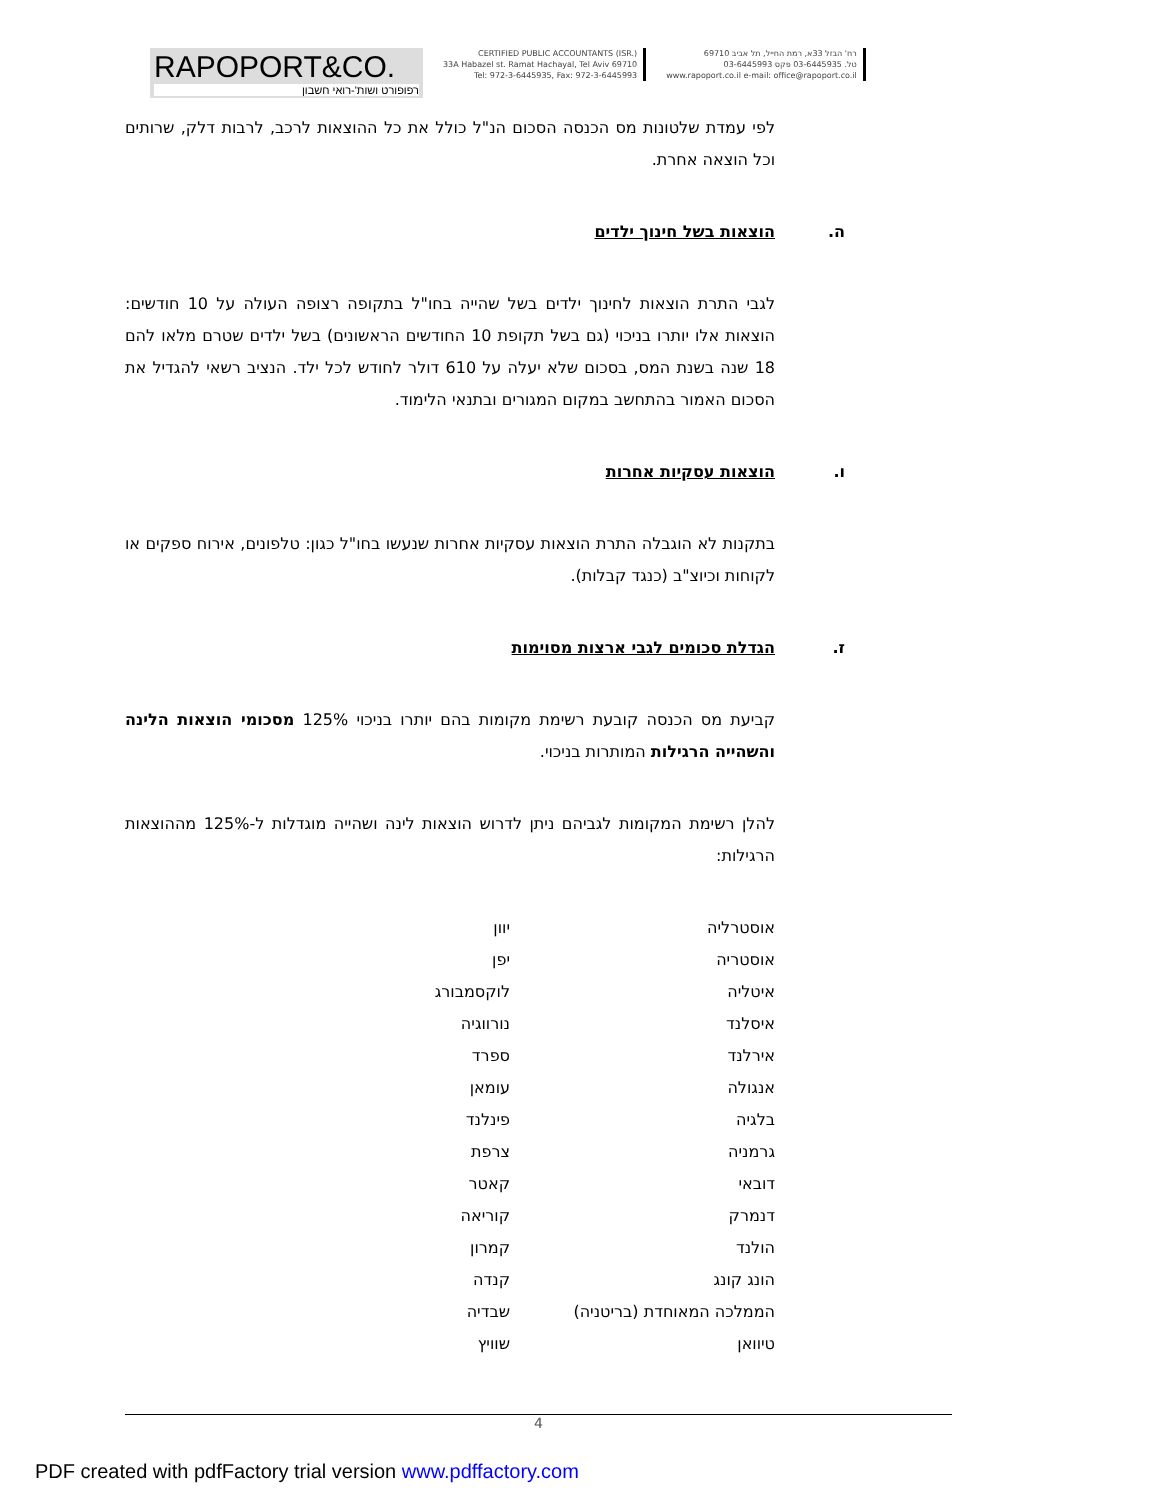RAPOPORT&CO.
רפופורט ושות'-רואי חשבון
CERTIFIED PUBLIC ACCOUNTANTS (ISR.)
33A Habazel st. Ramat Hachayal, Tel Aviv 69710
Tel: 972-3-6445935, Fax: 972-3-6445993
רח' הבזל 33א, רמת החייל, תל אביב 69710
טל. 03-6445935 פקס 03-6445993
www.rapoport.co.il e-mail: office@rapoport.co.il
לפי עמדת שלטונות מס הכנסה הסכום הנ"ל כולל את כל ההוצאות לרכב, לרבות דלק, שרותים וכל הוצאה אחרת.
ה. הוצאות בשל חינוך ילדים
לגבי התרת הוצאות לחינוך ילדים בשל שהייה בחו"ל בתקופה רצופה העולה על 10 חודשים: הוצאות אלו יותרו בניכוי (גם בשל תקופת 10 החודשים הראשונים) בשל ילדים שטרם מלאו להם 18 שנה בשנת המס, בסכום שלא יעלה על 610 דולר לחודש לכל ילד. הנציב רשאי להגדיל את הסכום האמור בהתחשב במקום המגורים ובתנאי הלימוד.
ו. הוצאות עסקיות אחרות
בתקנות לא הוגבלה התרת הוצאות עסקיות אחרות שנעשו בחו"ל כגון: טלפונים, אירוח ספקים או לקוחות וכיוצ"ב (כנגד קבלות).
ז. הגדלת סכומים לגבי ארצות מסוימות
קביעת מס הכנסה קובעת רשימת מקומות בהם יותרו בניכוי 125% מסכומי הוצאות הלינה והשהייה הרגילות המותרות בניכוי.
להלן רשימת המקומות לגביהם ניתן לדרוש הוצאות לינה ושהייה מוגדלות ל-125% מההוצאות הרגילות:
| אוסטרליה | יוון |
| אוסטריה | יפן |
| איטליה | לוקסמבורג |
| איסלנד | נורווגיה |
| אירלנד | ספרד |
| אנגולה | עומאן |
| בלגיה | פינלנד |
| גרמניה | צרפת |
| דובאי | קאטר |
| דנמרק | קוריאה |
| הולנד | קמרון |
| הונג קונג | קנדה |
| הממלכה המאוחדת (בריטניה) | שבדיה |
| טיוואן | שוויץ |
4
PDF created with pdfFactory trial version www.pdffactory.com